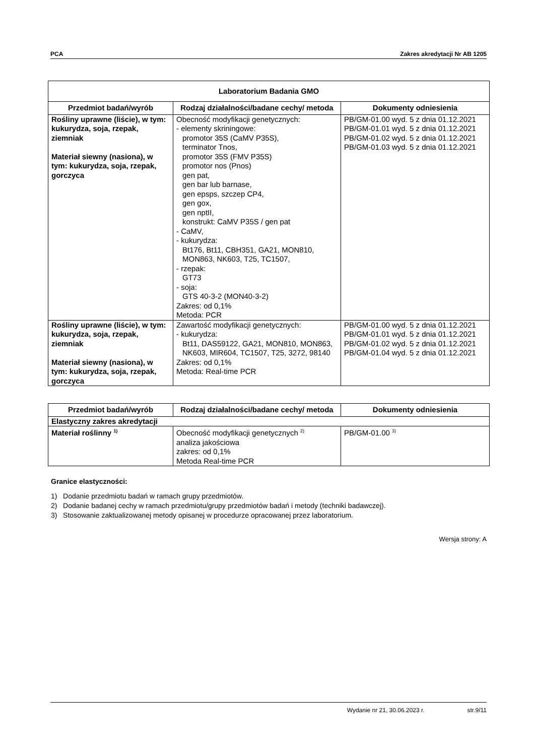PCA Zakres akredytacji Nr AB 1205
| Laboratorium Badania GMO | | |
| --- | --- | --- |
| Przedmiot badań/wyrób | Rodzaj działalności/badane cechy/ metoda | Dokumenty odniesienia |
| Rośliny uprawne (liście), w tym: kukurydza, soja, rzepak, ziemniak Materiał siewny (nasiona), w tym: kukurydza, soja, rzepak, gorczyca | Obecność modyfikacji genetycznych: - elementy skriningowe: promotor 35S (CaMV P35S), terminator Tnos, promotor 35S (FMV P35S) promotor nos (Pnos) gen pat, gen bar lub barnase, gen epsps, szczep CP4, gen gox, gen nptII, konstrukt: CaMV P35S / gen pat - CaMV, - kukurydza: Bt176, Bt11, CBH351, GA21, MON810, MON863, NK603, T25, TC1507, - rzepak: GT73 - soja: GTS 40-3-2 (MON40-3-2) Zakres: od 0,1% Metoda: PCR | PB/GM-01.00 wyd. 5 z dnia 01.12.2021 PB/GM-01.01 wyd. 5 z dnia 01.12.2021 PB/GM-01.02 wyd. 5 z dnia 01.12.2021 PB/GM-01.03 wyd. 5 z dnia 01.12.2021 |
| Rośliny uprawne (liście), w tym: kukurydza, soja, rzepak, ziemniak Materiał siewny (nasiona), w tym: kukurydza, soja, rzepak, gorczyca | Zawartość modyfikacji genetycznych: - kukurydza: Bt11, DAS59122, GA21, MON810, MON863, NK603, MIR604, TC1507, T25, 3272, 98140 Zakres: od 0,1% Metoda: Real-time PCR | PB/GM-01.00 wyd. 5 z dnia 01.12.2021 PB/GM-01.01 wyd. 5 z dnia 01.12.2021 PB/GM-01.02 wyd. 5 z dnia 01.12.2021 PB/GM-01.04 wyd. 5 z dnia 01.12.2021 |
| Przedmiot badań/wyrób | Rodzaj działalności/badane cechy/ metoda | Dokumenty odniesienia |
| --- | --- | --- |
| Elastyczny zakres akredytacji | | |
| Materiał roślinny <sup>1)</sup> | Obecność modyfikacji genetycznych <sup>2)</sup> analiza jakościowa zakres: od 0,1% Metoda Real-time PCR | PB/GM-01.00 <sup>3)</sup> |
Granice elastyczności:
1) Dodanie przedmiotu badań w ramach grupy przedmiotów.
2) Dodanie badanej cechy w ramach przedmiotu/grupy przedmiotów badań i metody (techniki badawczej).
3) Stosowanie zaktualizowanej metody opisanej w procedurze opracowanej przez laboratorium.
Wersja strony: A
Wydanie nr 21, 30.06.2023 r. str.9/11